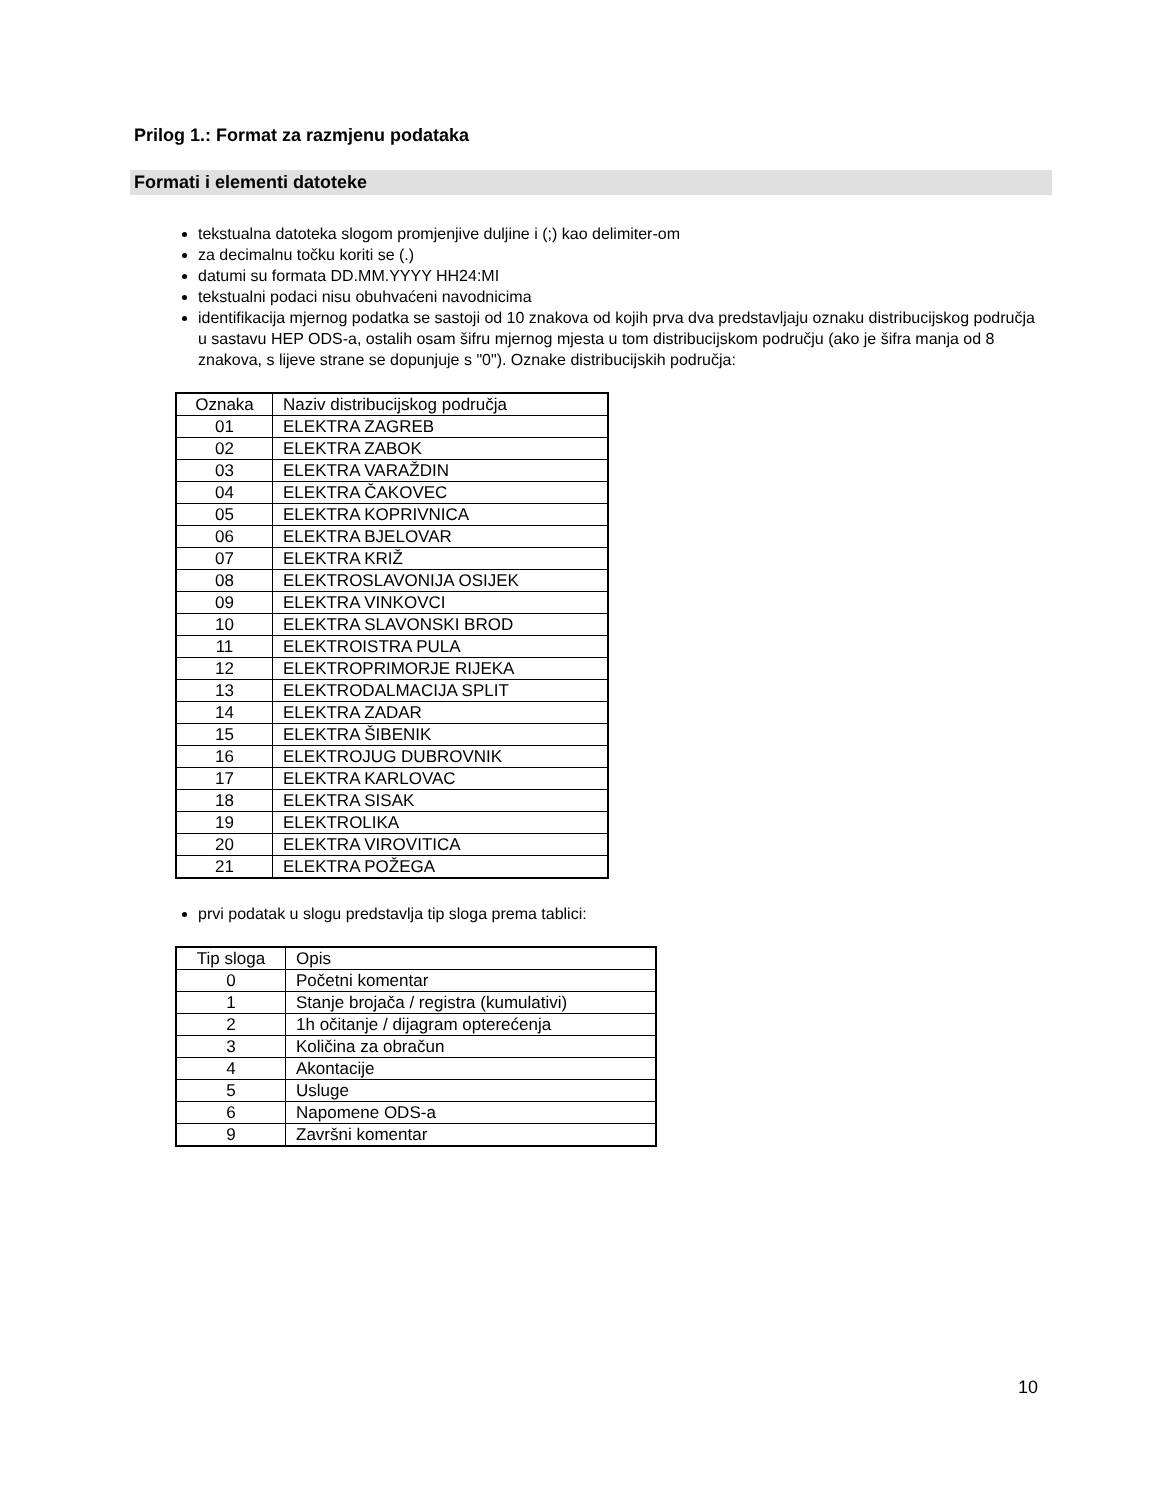Prilog 1.: Format za razmjenu podataka
Formati i elementi datoteke
tekstualna datoteka slogom promjenjive duljine i (;) kao delimiter-om
za decimalnu točku koriti se (.)
datumi su formata DD.MM.YYYY HH24:MI
tekstualni podaci nisu obuhvaćeni navodnicima
identifikacija mjernog podatka se sastoji od 10 znakova od kojih prva dva predstavljaju oznaku distribucijskog područja u sastavu HEP ODS-a, ostalih osam šifru mjernog mjesta u tom distribucijskom području (ako je šifra manja od 8 znakova, s lijeve strane se dopunjuje s "0"). Oznake distribucijskih područja:
| Oznaka | Naziv distribucijskog područja |
| 01 | ELEKTRA ZAGREB |
| 02 | ELEKTRA ZABOK |
| 03 | ELEKTRA VARAŽDIN |
| 04 | ELEKTRA ČAKOVEC |
| 05 | ELEKTRA KOPRIVNICA |
| 06 | ELEKTRA BJELOVAR |
| 07 | ELEKTRA KRIŽ |
| 08 | ELEKTROSLAVONIJA OSIJEK |
| 09 | ELEKTRA VINKOVCI |
| 10 | ELEKTRA SLAVONSKI BROD |
| 11 | ELEKTROISTRA PULA |
| 12 | ELEKTROPRIMORJE RIJEKA |
| 13 | ELEKTRODALMACIJA SPLIT |
| 14 | ELEKTRA ZADAR |
| 15 | ELEKTRA ŠIBENIK |
| 16 | ELEKTROJUG DUBROVNIK |
| 17 | ELEKTRA KARLOVAC |
| 18 | ELEKTRA SISAK |
| 19 | ELEKTROLIKA |
| 20 | ELEKTRA VIROVITICA |
| 21 | ELEKTRA POŽEGA |
prvi podatak u slogu predstavlja tip sloga prema tablici:
| Tip sloga | Opis |
| 0 | Početni komentar |
| 1 | Stanje brojača / registra (kumulativi) |
| 2 | 1h očitanje / dijagram opterećenja |
| 3 | Količina za obračun |
| 4 | Akontacije |
| 5 | Usluge |
| 6 | Napomene ODS-a |
| 9 | Završni komentar |
10